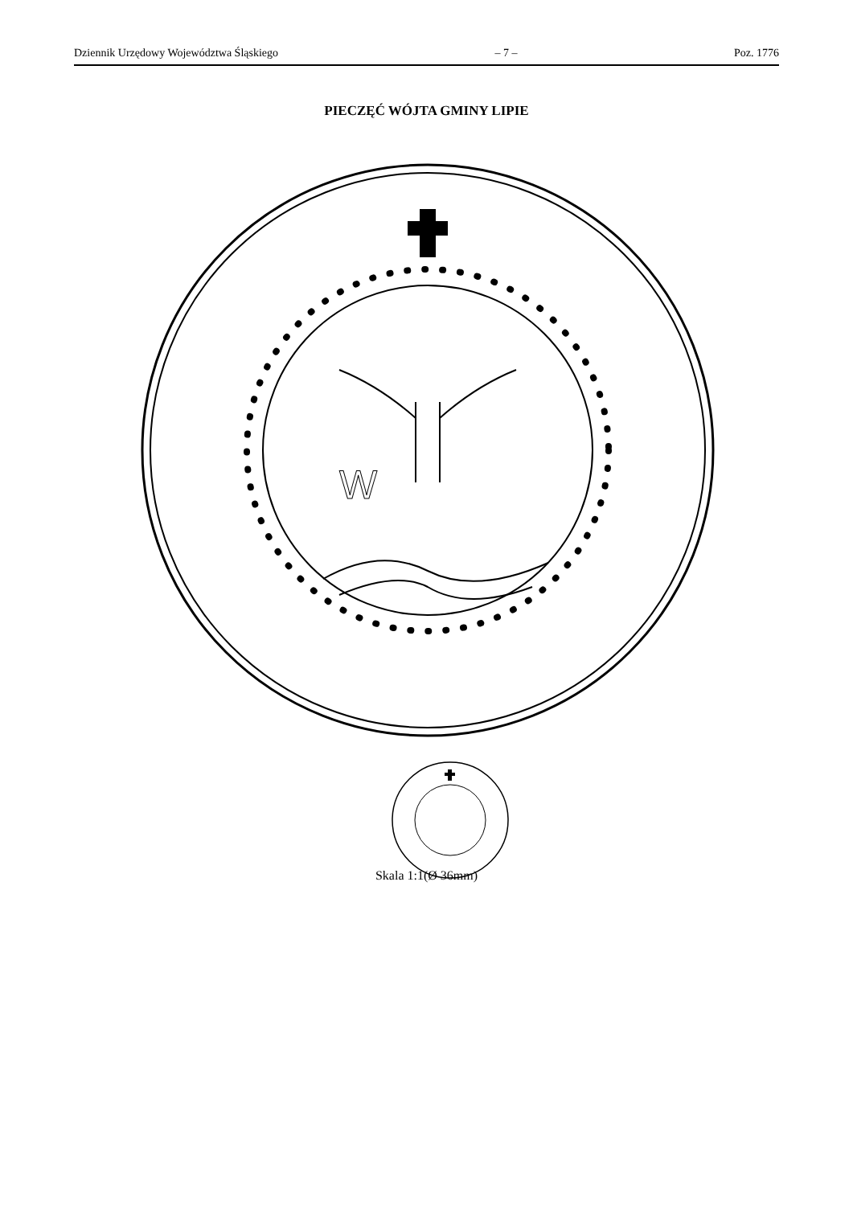Dziennik Urzędowy Województwa Śląskiego – 7 – Poz. 1776
PIECZĘĆ WÓJTA GMINY LIPIE
W
Skala 1:1(Ø 36mm)